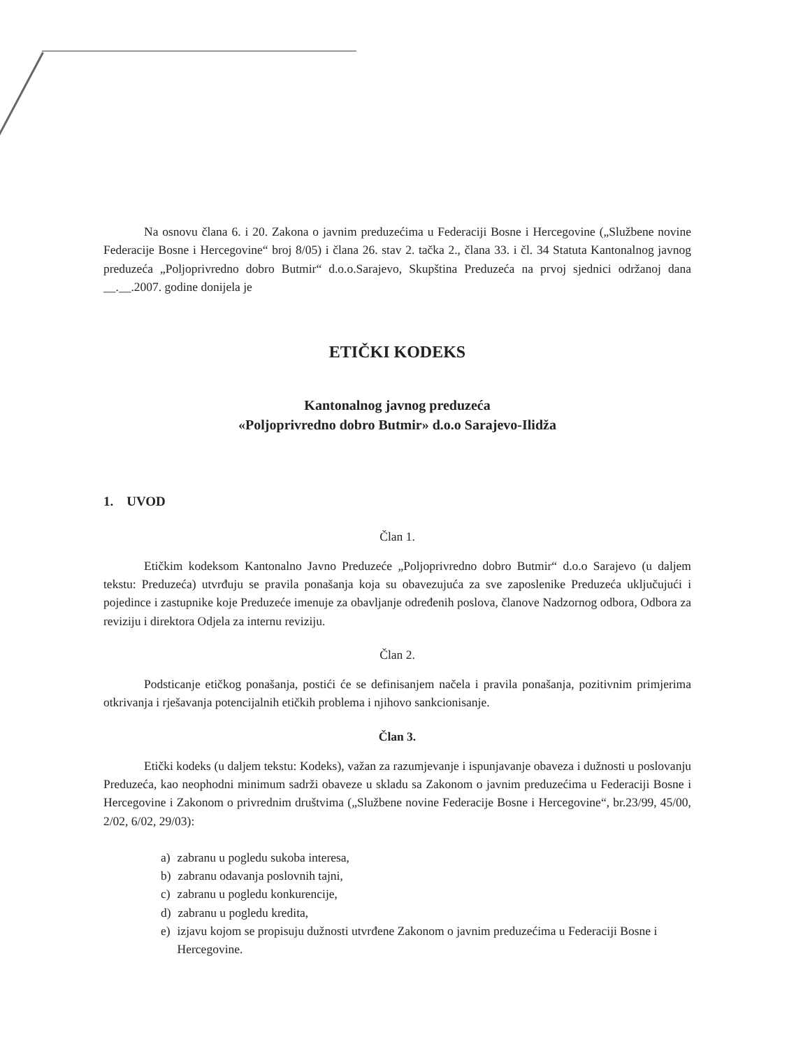Na osnovu člana 6. i 20. Zakona o javnim preduzećima u Federaciji Bosne i Hercegovine („Službene novine Federacije Bosne i Hercegovine“ broj 8/05) i člana 26. stav 2. tačka 2., člana 33. i čl. 34 Statuta Kantonalnog javnog preduzeća „Poljoprivredno dobro Butmir“ d.o.o.Sarajevo, Skupština Preduzeća na prvoj sjednici održanoj dana __.__.2007. godine donijela je
ETIČKI KODEKS
Kantonalnog javnog preduzeća
«Poljoprivredno dobro Butmir» d.o.o Sarajevo-Ilidža
1. UVOD
Član 1.
Etičkim kodeksom Kantonalno Javno Preduzeće „Poljoprivredno dobro Butmir“ d.o.o Sarajevo (u daljem tekstu: Preduzeća) utvrđuju se pravila ponašanja koja su obavezujuća za sve zaposlenike Preduzeća uključujući i pojedince i zastupnike koje Preduzeće imenuje za obavljanje određenih poslova, članove Nadzornog odbora, Odbora za reviziju i direktora Odjela za internu reviziju.
Član 2.
Podsticanje etičkog ponašanja, postići će se definisanjem načela i pravila ponašanja, pozitivnim primjerima otkrivanja i rješavanja potencijalnih etičkih problema i njihovo sankcionisanje.
Član 3.
Etički kodeks (u daljem tekstu: Kodeks), važan za razumjevanje i ispunjavanje obaveza i dužnosti u poslovanju Preduzeća, kao neophodni minimum sadrži obaveze u skladu sa Zakonom o javnim preduzećima u Federaciji Bosne i Hercegovine i Zakonom o privrednim društvima („Službene novine Federacije Bosne i Hercegovine“, br.23/99, 45/00, 2/02, 6/02, 29/03):
a) zabranu u pogledu sukoba interesa,
b) zabranu odavanja poslovnih tajni,
c) zabranu u pogledu konkurencije,
d) zabranu u pogledu kredita,
e) izjavu kojom se propisuju dužnosti utvrđene Zakonom o javnim preduzećima u Federaciji Bosne i Hercegovine.